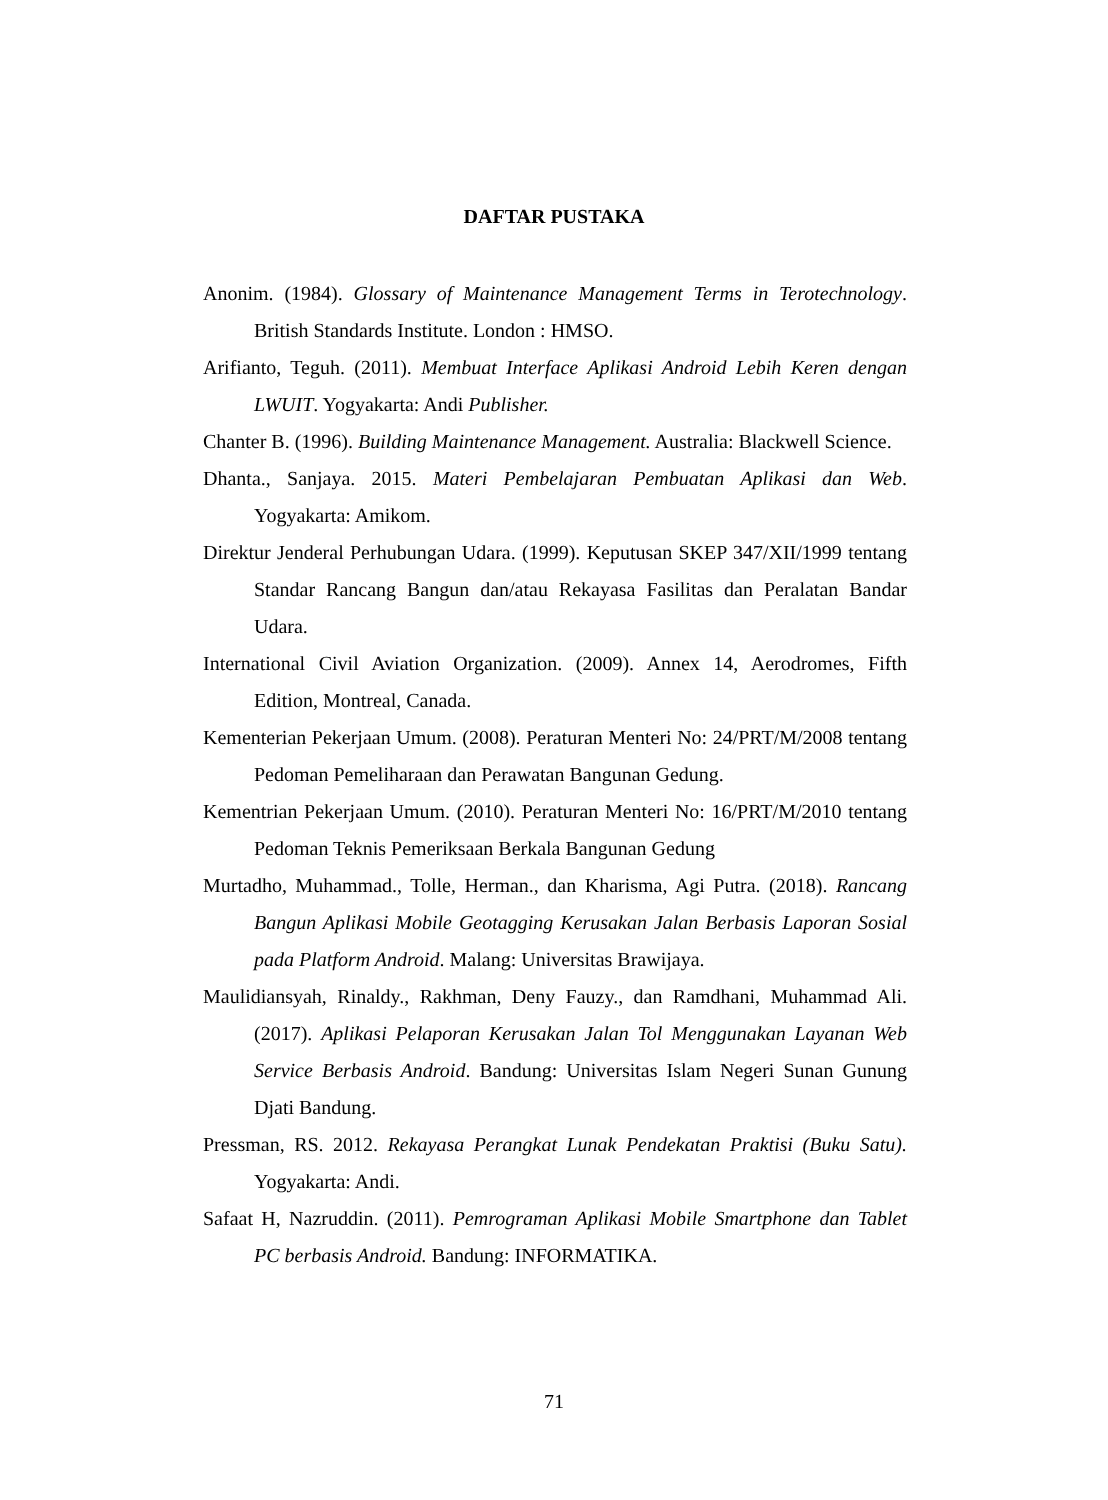DAFTAR PUSTAKA
Anonim. (1984). Glossary of Maintenance Management Terms in Terotechnology. British Standards Institute. London : HMSO.
Arifianto, Teguh. (2011). Membuat Interface Aplikasi Android Lebih Keren dengan LWUIT. Yogyakarta: Andi Publisher.
Chanter B. (1996). Building Maintenance Management. Australia: Blackwell Science.
Dhanta., Sanjaya. 2015. Materi Pembelajaran Pembuatan Aplikasi dan Web. Yogyakarta: Amikom.
Direktur Jenderal Perhubungan Udara. (1999). Keputusan SKEP 347/XII/1999 tentang Standar Rancang Bangun dan/atau Rekayasa Fasilitas dan Peralatan Bandar Udara.
International Civil Aviation Organization. (2009). Annex 14, Aerodromes, Fifth Edition, Montreal, Canada.
Kementerian Pekerjaan Umum. (2008). Peraturan Menteri No: 24/PRT/M/2008 tentang Pedoman Pemeliharaan dan Perawatan Bangunan Gedung.
Kementrian Pekerjaan Umum. (2010). Peraturan Menteri No: 16/PRT/M/2010 tentang Pedoman Teknis Pemeriksaan Berkala Bangunan Gedung
Murtadho, Muhammad., Tolle, Herman., dan Kharisma, Agi Putra. (2018). Rancang Bangun Aplikasi Mobile Geotagging Kerusakan Jalan Berbasis Laporan Sosial pada Platform Android. Malang: Universitas Brawijaya.
Maulidiansyah, Rinaldy., Rakhman, Deny Fauzy., dan Ramdhani, Muhammad Ali. (2017). Aplikasi Pelaporan Kerusakan Jalan Tol Menggunakan Layanan Web Service Berbasis Android. Bandung: Universitas Islam Negeri Sunan Gunung Djati Bandung.
Pressman, RS. 2012. Rekayasa Perangkat Lunak Pendekatan Praktisi (Buku Satu). Yogyakarta: Andi.
Safaat H, Nazruddin. (2011). Pemrograman Aplikasi Mobile Smartphone dan Tablet PC berbasis Android. Bandung: INFORMATIKA.
71